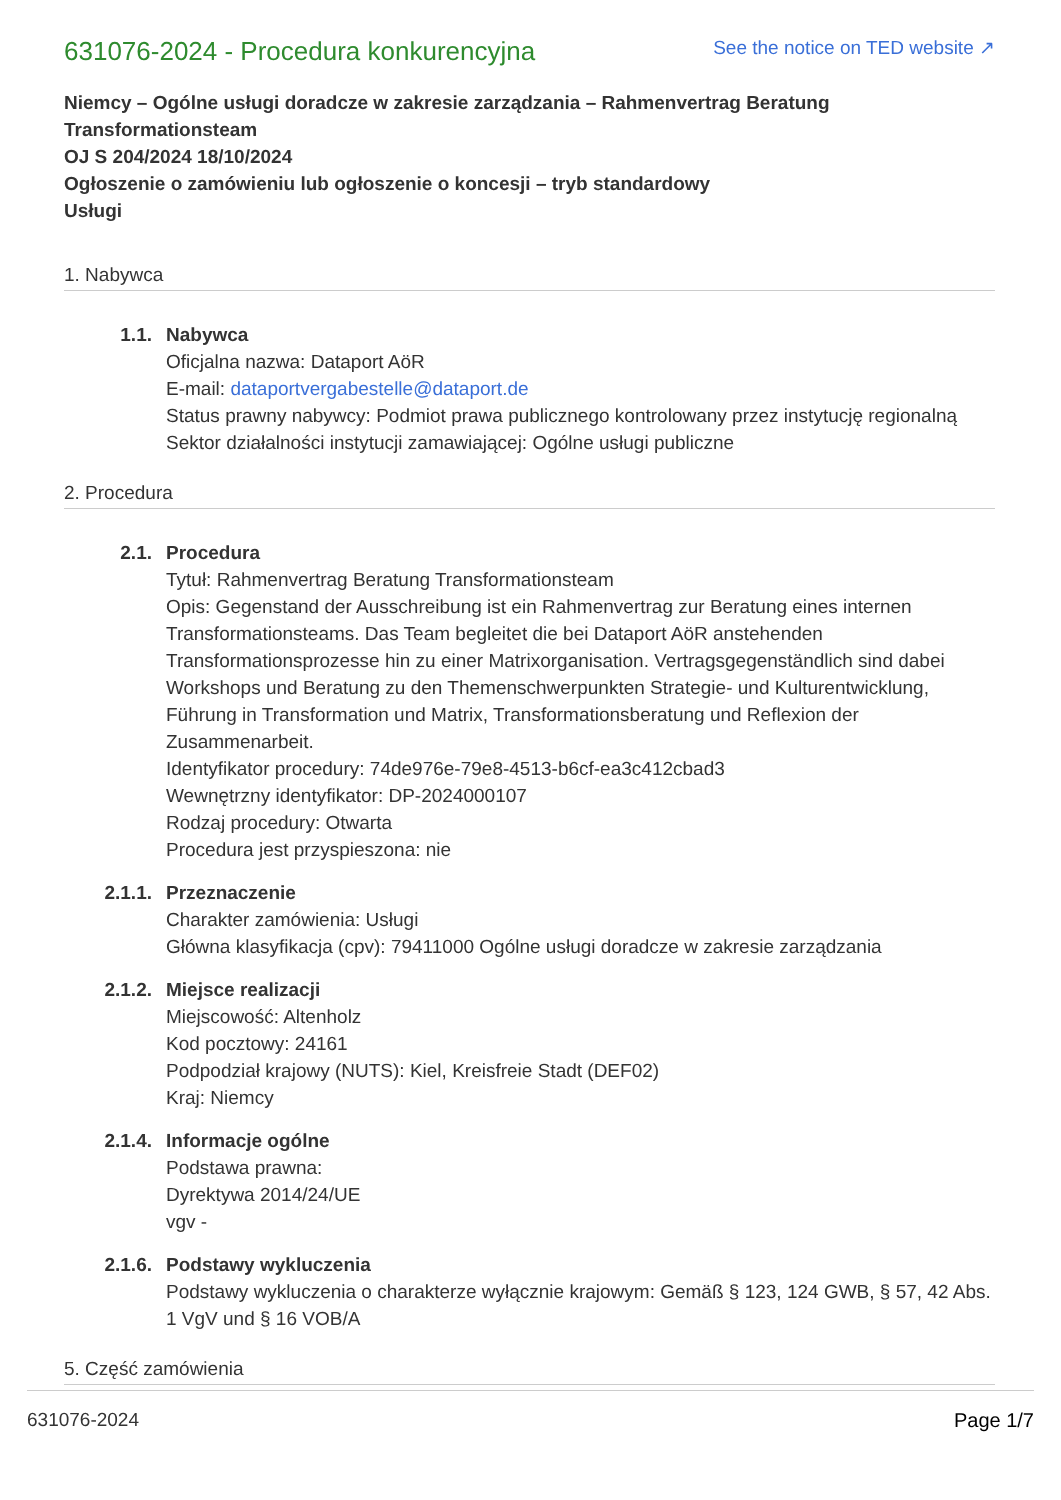631076-2024 - Procedura konkurencyjna
See the notice on TED website ↗
Niemcy – Ogólne usługi doradcze w zakresie zarządzania – Rahmenvertrag Beratung Transformationsteam
OJ S 204/2024 18/10/2024
Ogłoszenie o zamówieniu lub ogłoszenie o koncesji – tryb standardowy
Usługi
1. Nabywca
1.1. Nabywca
Oficjalna nazwa: Dataport AöR
E-mail: dataportvergabestelle@dataport.de
Status prawny nabywcy: Podmiot prawa publicznego kontrolowany przez instytucję regionalną
Sektor działalności instytucji zamawiającej: Ogólne usługi publiczne
2. Procedura
2.1. Procedura
Tytuł: Rahmenvertrag Beratung Transformationsteam
Opis: Gegenstand der Ausschreibung ist ein Rahmenvertrag zur Beratung eines internen Transformationsteams. Das Team begleitet die bei Dataport AöR anstehenden Transformationsprozesse hin zu einer Matrixorganisation. Vertragsgegenständlich sind dabei Workshops und Beratung zu den Themenschwerpunkten Strategie- und Kulturentwicklung, Führung in Transformation und Matrix, Transformationsberatung und Reflexion der Zusammenarbeit.
Identyfikator procedury: 74de976e-79e8-4513-b6cf-ea3c412cbad3
Wewnętrzny identyfikator: DP-2024000107
Rodzaj procedury: Otwarta
Procedura jest przyspieszona: nie
2.1.1. Przeznaczenie
Charakter zamówienia: Usługi
Główna klasyfikacja (cpv): 79411000 Ogólne usługi doradcze w zakresie zarządzania
2.1.2. Miejsce realizacji
Miejscowość: Altenholz
Kod pocztowy: 24161
Podpodział krajowy (NUTS): Kiel, Kreisfreie Stadt (DEF02)
Kraj: Niemcy
2.1.4. Informacje ogólne
Podstawa prawna:
Dyrektywa 2014/24/UE
vgv -
2.1.6. Podstawy wykluczenia
Podstawy wykluczenia o charakterze wyłącznie krajowym: Gemäß § 123, 124 GWB, § 57, 42 Abs. 1 VgV und § 16 VOB/A
5. Część zamówienia
631076-2024 Page 1/7